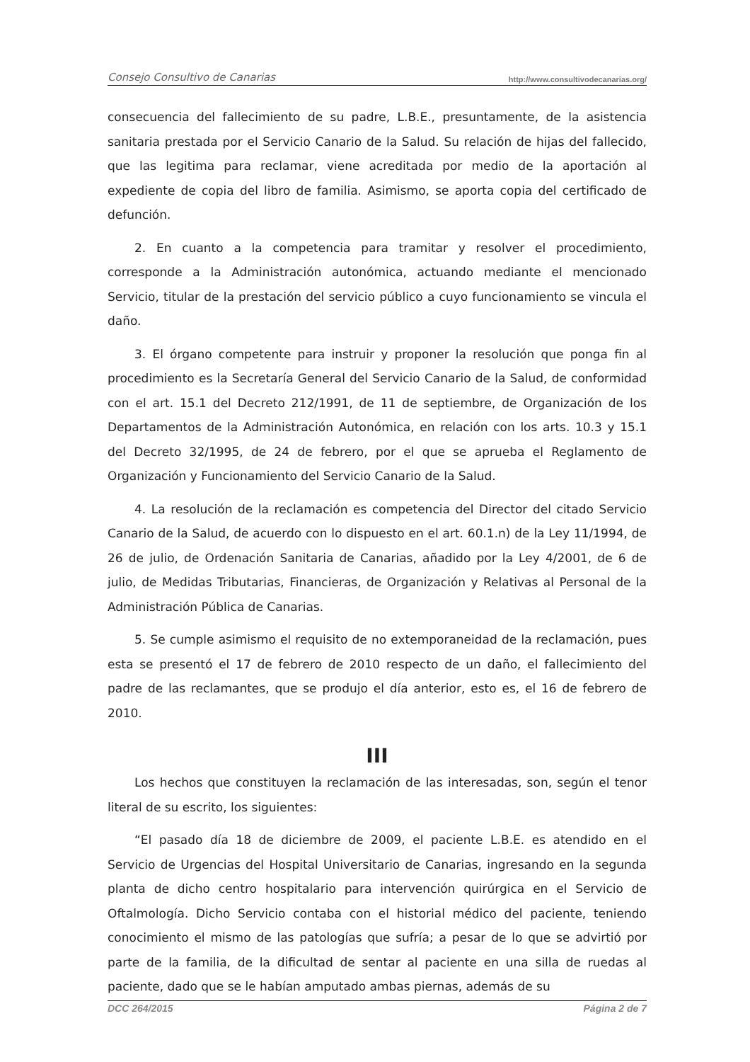Consejo Consultivo de Canarias http://www.consultivodecanarias.org/
consecuencia del fallecimiento de su padre, L.B.E., presuntamente, de la asistencia sanitaria prestada por el Servicio Canario de la Salud. Su relación de hijas del fallecido, que las legitima para reclamar, viene acreditada por medio de la aportación al expediente de copia del libro de familia. Asimismo, se aporta copia del certificado de defunción.
2. En cuanto a la competencia para tramitar y resolver el procedimiento, corresponde a la Administración autonómica, actuando mediante el mencionado Servicio, titular de la prestación del servicio público a cuyo funcionamiento se vincula el daño.
3. El órgano competente para instruir y proponer la resolución que ponga fin al procedimiento es la Secretaría General del Servicio Canario de la Salud, de conformidad con el art. 15.1 del Decreto 212/1991, de 11 de septiembre, de Organización de los Departamentos de la Administración Autonómica, en relación con los arts. 10.3 y 15.1 del Decreto 32/1995, de 24 de febrero, por el que se aprueba el Reglamento de Organización y Funcionamiento del Servicio Canario de la Salud.
4. La resolución de la reclamación es competencia del Director del citado Servicio Canario de la Salud, de acuerdo con lo dispuesto en el art. 60.1.n) de la Ley 11/1994, de 26 de julio, de Ordenación Sanitaria de Canarias, añadido por la Ley 4/2001, de 6 de julio, de Medidas Tributarias, Financieras, de Organización y Relativas al Personal de la Administración Pública de Canarias.
5. Se cumple asimismo el requisito de no extemporaneidad de la reclamación, pues esta se presentó el 17 de febrero de 2010 respecto de un daño, el fallecimiento del padre de las reclamantes, que se produjo el día anterior, esto es, el 16 de febrero de 2010.
III
Los hechos que constituyen la reclamación de las interesadas, son, según el tenor literal de su escrito, los siguientes:
“El pasado día 18 de diciembre de 2009, el paciente L.B.E. es atendido en el Servicio de Urgencias del Hospital Universitario de Canarias, ingresando en la segunda planta de dicho centro hospitalario para intervención quirúrgica en el Servicio de Oftalmología. Dicho Servicio contaba con el historial médico del paciente, teniendo conocimiento el mismo de las patologías que sufría; a pesar de lo que se advirtió por parte de la familia, de la dificultad de sentar al paciente en una silla de ruedas al paciente, dado que se le habían amputado ambas piernas, además de su
DCC 264/2015 Página 2 de 7